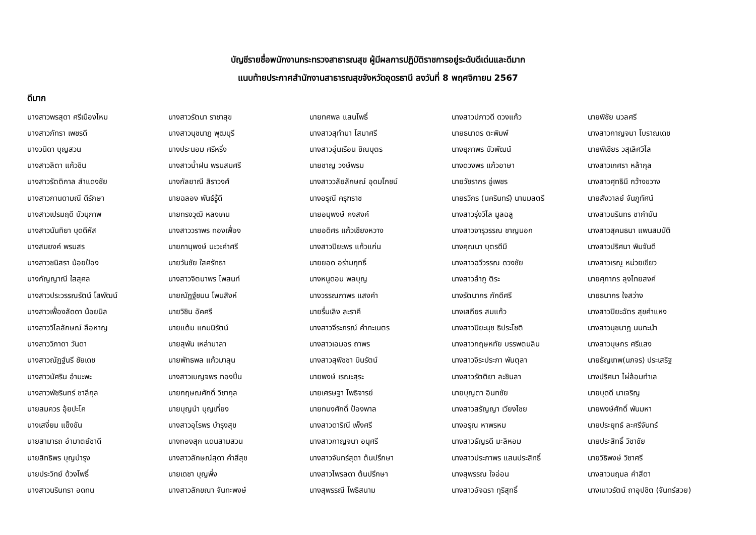บัญชีรายชื่อพนักงานกระทรวงสาธารณสุข ผู้มีผลการปฏิบัติราชการอยู่ระดับดีเด่นและดีมาก
แนบท้ายประกาศสำนักงานสาธารณสุขจังหวัดอุดรธานี ลงวันที่ 8 พฤศจิกายน 2567
ดีมาก
| นางสาวพรสุดา ศรีเมืองไหม | นางสาวรัตนา ราชาสุข | นายทศพล แสนโพธิ์ | นางสาวปภาวดี ดวงแก้ว | นายพิชัย นวลศรี |
| นางสาวภัทรา เพชรดี | นางสาวนุชนาฎ พุฒบุรี | นางสาวสุทำมา โสมาศรี | นายธนาดร ตะพิมพ์ | นางสาวกาญจนา โบราณเดช |
| นางวนิดา บุญสวน | นางประนอม ศรีหริ่ง | นางสาวอุ่นเรือน ชิณบุตร | นางยุภาพร บัวพัฒน์ | นายพิเชียร วสุเลิศวิไล |
| นางสาวลิตา แก้วชิน | นางสาวน้ำฝน พรมสมศรี | นายชาญ วงษ์พรม | นางดวงพร แก้วอาษา | นางสาวเกศรา หล้ากุล |
| นางสาวรัตติกาล สำแดงชัย | นางกัลยาณี สิราวงศ์ | นางสาววลัยลักษณ์ อุดมโภชน์ | นายวัชรากร อู่เพชร | นางสาวศุทธินี กว้างขวาง |
| นางสาวกานดามณี ดีรักษา | นายฉลอง พันธ์รู้ดี | นางอรุณี ครุฑราช | นายรวิกร (นครินทร์) นามมลตรี | นายสังวาลย์ จันภูทัศน์ |
| นางสาวเปรมฤดี บัวนุภาพ | นายทรงวุฒิ หลงเคน | นายอนุพงษ์ คงสงค์ | นางสาวรุ่งวิไล มูลฉลู | นางสาวนรินทร ชากำนัน |
| นางสาวนันทิยา บุดดีหัส | นางสาววราพร ทองเฟื่อง | นายอดิศร แก้วเชียงหวาง | นางสาวจารุวรรณ ชาญนอก | นางสาวสุคนธนา แพนสมบัติ |
| นางสมยงค์ พรมสร | นายภานุพงษ์ นะวะคำศรี | นางสาวปิยะพร แก้วแก่น | นางคุณนา บุตรดีมี | นางสาวปริศนา พิมจันดี |
| นางสาวชนิสรา น้อยป้อง | นายวันชัย ใสศรัทธา | นายยอด อร่ามฤทธิ์ | นางสาวฉวีวรรณ ดวงชัย | นางสาวเรณู หน่วยเขียว |
| นางกัญญาณี ใสสุศล | นางสาวจิตนาพร ไพสนท์ | นางหนูดอน พลบุญ | นางสาวลำภู ติระ | นายศุภากร ลุงไทยสงค์ |
| นางสาวประวรรณรัตน์ โสพัฒน์ | นายณัฏฐ์ชนน โพนสิงห์ | นางวรรณภาพร แสงคำ | นางรัตนากร ภักดีศรี | นายธนากร ใจสว่าง |
| นางสาวเฟื่องลัดดา น้อยนิล | นายวิชิน อัคศรี | นายรื่นเลิง ละราคี | นางเสถียร สมแก้ว | นางสาวปิยะฉัตร สุขคำแหง |
| นางสาววิไลลักษณ์ ลือหาญ | นายแต้ม แกมนิรัตน์ | นางสาวจีระภรณ์ คำทะเนตร | นางสาวปิยะนุช ธิประโชติ | นางสาวนุชนาฎ นนทะนำ |
| นางสาววิภาดา วันดา | นายสุพัน เหล่ามาลา | นางสาวเอมอร ถาพร | นางสาวกฤษหทัย บรรพตนลิน | นางสาวบุษกร ศรีแสง |
| นางสาวณัฏฐ์นรี ชัยเดช | นายพัทธพล แก้วมาลุน | นางสาวสุพิชชา บินรัตน์ | นางสาวจิระประภา พันตุลา | นายธัญเทพ(นภจร) ประเสริฐ |
| นางสาวนัศริน อำมะพะ | นางสาวเบญจพร ทองปิ่น | นายพงษ์ เรณะสุระ | นางสาวรัตติยา ละชินลา | นางปริศนา ไผ่ล้อมทำเล |
| นางสาวพัชรินทร์ ชาลีกุล | นายกฤษณศักดิ์ วิชากุล | นายเศรษฐา โพธิจารย์ | นายบุญตา อินทชัย | นายบุดดี นาเจริญ |
| นายสมควร อุ้ยปะโค | นายบุญนำ บุญเที่ยง | นายทนงศักดิ์ ป้องพาล | นางสาวสรัญญา เวียงไชย | นายพงษ์ศักดิ์ พันมหา |
| นางเสงี่ยม แข็งขัน | นางสาวอุไรพร บำรุงสุข | นางสาวดาริณี เพ็งศรี | นางอรุณ หาพรหม | นายประยุทธ์ ละศรีจันทร์ |
| นายสามารถ อำมาตย์ชาดี | นางทองสุก แดนสามสวน | นางสาวกาญจนา อนุศรี | นางสาวธัญรดี มะลิหอม | นายประสิทธิ์ วิชาชัย |
| นายสิทธิพร บุญบำรุง | นางสาวลักษณ์สุดา คำสีสุข | นางสาวจันทร์สุดา ต้นปรึกษา | นางสาวประภาพร แสนประสิทธิ์ | นายวิธิพงษ์ วิชาศรี |
| นายประวิทย์ ด้วงโพธิ์ | นายเดชา บุญพึ่ง | นางสาวไพรลดา ต้นปรึกษา | นางสุพรรณ ใจอ่อน | นางสาวนฤมล คำสีดา |
| นางสาวนรินทรา อดทน | นางสาวลักขณา จันทะพงษ์ | นางสุพรรณี โพธิสนาม | นางสาวอัจฉรา ทุริสุทธิ์ | นางเนาวรัตน์ ถาอุปชิต (จันทร์สวย) |